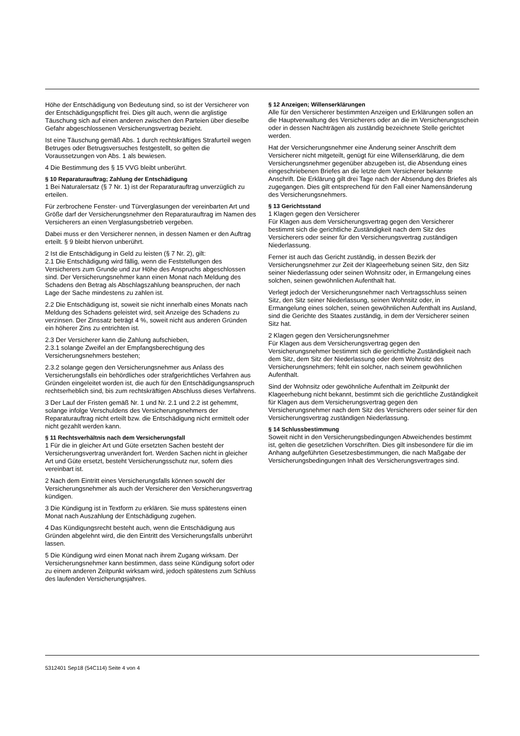Höhe der Entschädigung von Bedeutung sind, so ist der Versicherer von der Entschädigungspflicht frei. Dies gilt auch, wenn die arglistige Täuschung sich auf einen anderen zwischen den Parteien über dieselbe Gefahr abgeschlossenen Versicherungsvertrag bezieht.
Ist eine Täuschung gemäß Abs. 1 durch rechtskräftiges Strafurteil wegen Betruges oder Betrugsversuches festgestellt, so gelten die Voraussetzungen von Abs. 1 als bewiesen.
4 Die Bestimmung des § 15 VVG bleibt unberührt.
§ 10 Reparaturauftrag; Zahlung der Entschädigung
1 Bei Naturalersatz (§ 7 Nr. 1) ist der Reparaturauftrag unverzüglich zu erteilen.
Für zerbrochene Fenster- und Türverglasungen der vereinbarten Art und Größe darf der Versicherungsnehmer den Reparaturauftrag im Namen des Versicherers an einen Verglasungsbetrieb vergeben.
Dabei muss er den Versicherer nennen, in dessen Namen er den Auftrag erteilt. § 9 bleibt hiervon unberührt.
2 Ist die Entschädigung in Geld zu leisten (§ 7 Nr. 2), gilt:
2.1 Die Entschädigung wird fällig, wenn die Feststellungen des Versicherers zum Grunde und zur Höhe des Anspruchs abgeschlossen sind. Der Versicherungsnehmer kann einen Monat nach Meldung des Schadens den Betrag als Abschlagszahlung beanspruchen, der nach Lage der Sache mindestens zu zahlen ist.
2.2 Die Entschädigung ist, soweit sie nicht innerhalb eines Monats nach Meldung des Schadens geleistet wird, seit Anzeige des Schadens zu verzinsen. Der Zinssatz beträgt 4 %, soweit nicht aus anderen Gründen ein höherer Zins zu entrichten ist.
2.3 Der Versicherer kann die Zahlung aufschieben,
2.3.1 solange Zweifel an der Empfangsberechtigung des Versicherungsnehmers bestehen;
2.3.2 solange gegen den Versicherungsnehmer aus Anlass des Versicherungsfalls ein behördliches oder strafgerichtliches Verfahren aus Gründen eingeleitet worden ist, die auch für den Entschädigungsanspruch rechtserheblich sind, bis zum rechtskräftigen Abschluss dieses Verfahrens.
3 Der Lauf der Fristen gemäß Nr. 1 und Nr. 2.1 und 2.2 ist gehemmt, solange infolge Verschuldens des Versicherungsnehmers der Reparaturauftrag nicht erteilt bzw. die Entschädigung nicht ermittelt oder nicht gezahlt werden kann.
§ 11 Rechtsverhältnis nach dem Versicherungsfall
1 Für die in gleicher Art und Güte ersetzten Sachen besteht der Versicherungsvertrag unverändert fort. Werden Sachen nicht in gleicher Art und Güte ersetzt, besteht Versicherungsschutz nur, sofern dies vereinbart ist.
2 Nach dem Eintritt eines Versicherungsfalls können sowohl der Versicherungsnehmer als auch der Versicherer den Versicherungsvertrag kündigen.
3 Die Kündigung ist in Textform zu erklären. Sie muss spätestens einen Monat nach Auszahlung der Entschädigung zugehen.
4 Das Kündigungsrecht besteht auch, wenn die Entschädigung aus Gründen abgelehnt wird, die den Eintritt des Versicherungsfalls unberührt lassen.
5 Die Kündigung wird einen Monat nach ihrem Zugang wirksam. Der Versicherungsnehmer kann bestimmen, dass seine Kündigung sofort oder zu einem anderen Zeitpunkt wirksam wird, jedoch spätestens zum Schluss des laufenden Versicherungsjahres.
§ 12 Anzeigen; Willenserklärungen
Alle für den Versicherer bestimmten Anzeigen und Erklärungen sollen an die Hauptverwaltung des Versicherers oder an die im Versicherungsschein oder in dessen Nachträgen als zuständig bezeichnete Stelle gerichtet werden.
Hat der Versicherungsnehmer eine Änderung seiner Anschrift dem Versicherer nicht mitgeteilt, genügt für eine Willenserklärung, die dem Versicherungsnehmer gegenüber abzugeben ist, die Absendung eines eingeschriebenen Briefes an die letzte dem Versicherer bekannte Anschrift. Die Erklärung gilt drei Tage nach der Absendung des Briefes als zugegangen. Dies gilt entsprechend für den Fall einer Namensänderung des Versicherungsnehmers.
§ 13 Gerichtsstand
1 Klagen gegen den Versicherer
Für Klagen aus dem Versicherungsvertrag gegen den Versicherer bestimmt sich die gerichtliche Zuständigkeit nach dem Sitz des Versicherers oder seiner für den Versicherungsvertrag zuständigen Niederlassung.
Ferner ist auch das Gericht zuständig, in dessen Bezirk der Versicherungsnehmer zur Zeit der Klageerhebung seinen Sitz, den Sitz seiner Niederlassung oder seinen Wohnsitz oder, in Ermangelung eines solchen, seinen gewöhnlichen Aufenthalt hat.
Verlegt jedoch der Versicherungsnehmer nach Vertragsschluss seinen Sitz, den Sitz seiner Niederlassung, seinen Wohnsitz oder, in Ermangelung eines solchen, seinen gewöhnlichen Aufenthalt ins Ausland, sind die Gerichte des Staates zuständig, in dem der Versicherer seinen Sitz hat.
2 Klagen gegen den Versicherungsnehmer
Für Klagen aus dem Versicherungsvertrag gegen den Versicherungsnehmer bestimmt sich die gerichtliche Zuständigkeit nach dem Sitz, dem Sitz der Niederlassung oder dem Wohnsitz des Versicherungsnehmers; fehlt ein solcher, nach seinem gewöhnlichen Aufenthalt.
Sind der Wohnsitz oder gewöhnliche Aufenthalt im Zeitpunkt der Klageerhebung nicht bekannt, bestimmt sich die gerichtliche Zuständigkeit für Klagen aus dem Versicherungsvertrag gegen den Versicherungsnehmer nach dem Sitz des Versicherers oder seiner für den Versicherungsvertrag zuständigen Niederlassung.
§ 14 Schlussbestimmung
Soweit nicht in den Versicherungsbedingungen Abweichendes bestimmt ist, gelten die gesetzlichen Vorschriften. Dies gilt insbesondere für die im Anhang aufgeführten Gesetzesbestimmungen, die nach Maßgabe der Versicherungsbedingungen Inhalt des Versicherungsvertrages sind.
5312401 Sep18 (54C114) Seite 4 von 4